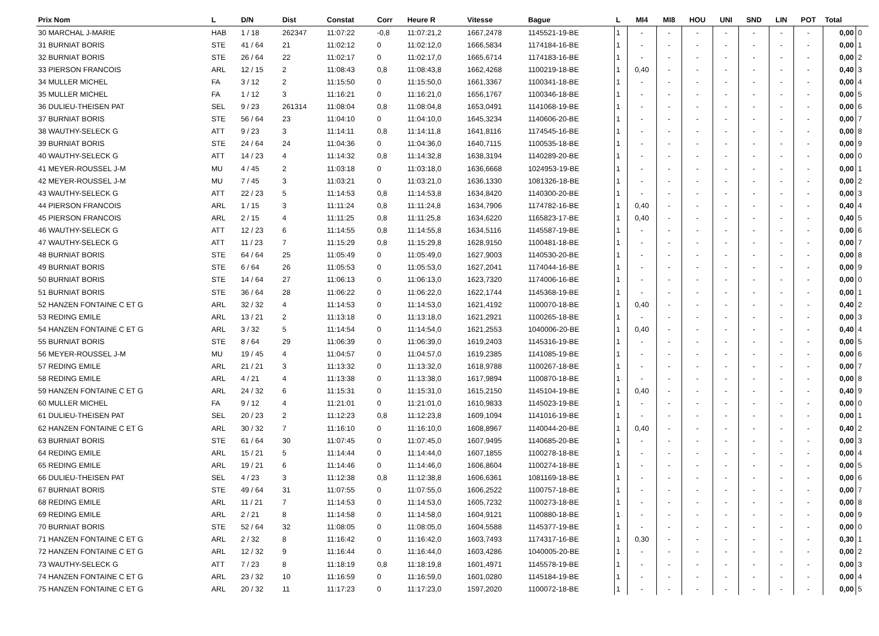| Prix Nom | L | D/N | Dist | Constat | Corr | Heure R | Vitesse | Bague | L | MI4 | MI8 | HOU | UNI | SND | LIN | POT | Total | |
| --- | --- | --- | --- | --- | --- | --- | --- | --- | --- | --- | --- | --- | --- | --- | --- | --- | --- | --- |
| 30 MARCHAL J-MARIE | HAB | 1 / 18 | 262347 | 11:07:22 | -0,8 | 11:07:21,2 | 1667,2478 | 1145521-19-BE | 1 | - | - | - | - | - | - | - | 0,00 | 0 |
| 31 BURNIAT BORIS | STE | 41 / 64 | 21 | 11:02:12 | 0 | 11:02:12,0 | 1666,5834 | 1174184-16-BE | 1 | - | - | - | - | - | - | - | 0,00 | 1 |
| 32 BURNIAT BORIS | STE | 26 / 64 | 22 | 11:02:17 | 0 | 11:02:17,0 | 1665,6714 | 1174183-16-BE | 1 | - | - | - | - | - | - | - | 0,00 | 2 |
| 33 PIERSON FRANCOIS | ARL | 12 / 15 | 2 | 11:08:43 | 0,8 | 11:08:43,8 | 1662,4268 | 1100219-18-BE | 1 | 0,40 | - | - | - | - | - | - | 0,40 | 3 |
| 34 MULLER MICHEL | FA | 3 / 12 | 2 | 11:15:50 | 0 | 11:15:50,0 | 1661,3367 | 1100341-18-BE | 1 | - | - | - | - | - | - | - | 0,00 | 4 |
| 35 MULLER MICHEL | FA | 1 / 12 | 3 | 11:16:21 | 0 | 11:16:21,0 | 1656,1767 | 1100346-18-BE | 1 | - | - | - | - | - | - | - | 0,00 | 5 |
| 36 DULIEU-THEISEN PAT | SEL | 9 / 23 | 261314 | 11:08:04 | 0,8 | 11:08:04,8 | 1653,0491 | 1141068-19-BE | 1 | - | - | - | - | - | - | - | 0,00 | 6 |
| 37 BURNIAT BORIS | STE | 56 / 64 | 23 | 11:04:10 | 0 | 11:04:10,0 | 1645,3234 | 1140606-20-BE | 1 | - | - | - | - | - | - | - | 0,00 | 7 |
| 38 WAUTHY-SELECK G | ATT | 9 / 23 | 3 | 11:14:11 | 0,8 | 11:14:11,8 | 1641,8116 | 1174545-16-BE | 1 | - | - | - | - | - | - | - | 0,00 | 8 |
| 39 BURNIAT BORIS | STE | 24 / 64 | 24 | 11:04:36 | 0 | 11:04:36,0 | 1640,7115 | 1100535-18-BE | 1 | - | - | - | - | - | - | - | 0,00 | 9 |
| 40 WAUTHY-SELECK G | ATT | 14 / 23 | 4 | 11:14:32 | 0,8 | 11:14:32,8 | 1638,3194 | 1140289-20-BE | 1 | - | - | - | - | - | - | - | 0,00 | 0 |
| 41 MEYER-ROUSSEL J-M | MU | 4 / 45 | 2 | 11:03:18 | 0 | 11:03:18,0 | 1636,6668 | 1024953-19-BE | 1 | - | - | - | - | - | - | - | 0,00 | 1 |
| 42 MEYER-ROUSSEL J-M | MU | 7 / 45 | 3 | 11:03:21 | 0 | 11:03:21,0 | 1636,1330 | 1081326-18-BE | 1 | - | - | - | - | - | - | - | 0,00 | 2 |
| 43 WAUTHY-SELECK G | ATT | 22 / 23 | 5 | 11:14:53 | 0,8 | 11:14:53,8 | 1634,8420 | 1140300-20-BE | 1 | - | - | - | - | - | - | - | 0,00 | 3 |
| 44 PIERSON FRANCOIS | ARL | 1 / 15 | 3 | 11:11:24 | 0,8 | 11:11:24,8 | 1634,7906 | 1174782-16-BE | 1 | 0,40 | - | - | - | - | - | - | 0,40 | 4 |
| 45 PIERSON FRANCOIS | ARL | 2 / 15 | 4 | 11:11:25 | 0,8 | 11:11:25,8 | 1634,6220 | 1165823-17-BE | 1 | 0,40 | - | - | - | - | - | - | 0,40 | 5 |
| 46 WAUTHY-SELECK G | ATT | 12 / 23 | 6 | 11:14:55 | 0,8 | 11:14:55,8 | 1634,5116 | 1145587-19-BE | 1 | - | - | - | - | - | - | - | 0,00 | 6 |
| 47 WAUTHY-SELECK G | ATT | 11 / 23 | 7 | 11:15:29 | 0,8 | 11:15:29,8 | 1628,9150 | 1100481-18-BE | 1 | - | - | - | - | - | - | - | 0,00 | 7 |
| 48 BURNIAT BORIS | STE | 64 / 64 | 25 | 11:05:49 | 0 | 11:05:49,0 | 1627,9003 | 1140530-20-BE | 1 | - | - | - | - | - | - | - | 0,00 | 8 |
| 49 BURNIAT BORIS | STE | 6 / 64 | 26 | 11:05:53 | 0 | 11:05:53,0 | 1627,2041 | 1174044-16-BE | 1 | - | - | - | - | - | - | - | 0,00 | 9 |
| 50 BURNIAT BORIS | STE | 14 / 64 | 27 | 11:06:13 | 0 | 11:06:13,0 | 1623,7320 | 1174006-16-BE | 1 | - | - | - | - | - | - | - | 0,00 | 0 |
| 51 BURNIAT BORIS | STE | 36 / 64 | 28 | 11:06:22 | 0 | 11:06:22,0 | 1622,1744 | 1145368-19-BE | 1 | - | - | - | - | - | - | - | 0,00 | 1 |
| 52 HANZEN FONTAINE C ET G | ARL | 32 / 32 | 4 | 11:14:53 | 0 | 11:14:53,0 | 1621,4192 | 1100070-18-BE | 1 | 0,40 | - | - | - | - | - | - | 0,40 | 2 |
| 53 REDING EMILE | ARL | 13 / 21 | 2 | 11:13:18 | 0 | 11:13:18,0 | 1621,2921 | 1100265-18-BE | 1 | - | - | - | - | - | - | - | 0,00 | 3 |
| 54 HANZEN FONTAINE C ET G | ARL | 3 / 32 | 5 | 11:14:54 | 0 | 11:14:54,0 | 1621,2553 | 1040006-20-BE | 1 | 0,40 | - | - | - | - | - | - | 0,40 | 4 |
| 55 BURNIAT BORIS | STE | 8 / 64 | 29 | 11:06:39 | 0 | 11:06:39,0 | 1619,2403 | 1145316-19-BE | 1 | - | - | - | - | - | - | - | 0,00 | 5 |
| 56 MEYER-ROUSSEL J-M | MU | 19 / 45 | 4 | 11:04:57 | 0 | 11:04:57,0 | 1619,2385 | 1141085-19-BE | 1 | - | - | - | - | - | - | - | 0,00 | 6 |
| 57 REDING EMILE | ARL | 21 / 21 | 3 | 11:13:32 | 0 | 11:13:32,0 | 1618,9788 | 1100267-18-BE | 1 | - | - | - | - | - | - | - | 0,00 | 7 |
| 58 REDING EMILE | ARL | 4 / 21 | 4 | 11:13:38 | 0 | 11:13:38,0 | 1617,9894 | 1100870-18-BE | 1 | - | - | - | - | - | - | - | 0,00 | 8 |
| 59 HANZEN FONTAINE C ET G | ARL | 24 / 32 | 6 | 11:15:31 | 0 | 11:15:31,0 | 1615,2150 | 1145104-19-BE | 1 | 0,40 | - | - | - | - | - | - | 0,40 | 9 |
| 60 MULLER MICHEL | FA | 9 / 12 | 4 | 11:21:01 | 0 | 11:21:01,0 | 1610,9833 | 1145023-19-BE | 1 | - | - | - | - | - | - | - | 0,00 | 0 |
| 61 DULIEU-THEISEN PAT | SEL | 20 / 23 | 2 | 11:12:23 | 0,8 | 11:12:23,8 | 1609,1094 | 1141016-19-BE | 1 | - | - | - | - | - | - | - | 0,00 | 1 |
| 62 HANZEN FONTAINE C ET G | ARL | 30 / 32 | 7 | 11:16:10 | 0 | 11:16:10,0 | 1608,8967 | 1140044-20-BE | 1 | 0,40 | - | - | - | - | - | - | 0,40 | 2 |
| 63 BURNIAT BORIS | STE | 61 / 64 | 30 | 11:07:45 | 0 | 11:07:45,0 | 1607,9495 | 1140685-20-BE | 1 | - | - | - | - | - | - | - | 0,00 | 3 |
| 64 REDING EMILE | ARL | 15 / 21 | 5 | 11:14:44 | 0 | 11:14:44,0 | 1607,1855 | 1100278-18-BE | 1 | - | - | - | - | - | - | - | 0,00 | 4 |
| 65 REDING EMILE | ARL | 19 / 21 | 6 | 11:14:46 | 0 | 11:14:46,0 | 1606,8604 | 1100274-18-BE | 1 | - | - | - | - | - | - | - | 0,00 | 5 |
| 66 DULIEU-THEISEN PAT | SEL | 4 / 23 | 3 | 11:12:38 | 0,8 | 11:12:38,8 | 1606,6361 | 1081169-18-BE | 1 | - | - | - | - | - | - | - | 0,00 | 6 |
| 67 BURNIAT BORIS | STE | 49 / 64 | 31 | 11:07:55 | 0 | 11:07:55,0 | 1606,2522 | 1100757-18-BE | 1 | - | - | - | - | - | - | - | 0,00 | 7 |
| 68 REDING EMILE | ARL | 11 / 21 | 7 | 11:14:53 | 0 | 11:14:53,0 | 1605,7232 | 1100273-18-BE | 1 | - | - | - | - | - | - | - | 0,00 | 8 |
| 69 REDING EMILE | ARL | 2 / 21 | 8 | 11:14:58 | 0 | 11:14:58,0 | 1604,9121 | 1100880-18-BE | 1 | - | - | - | - | - | - | - | 0,00 | 9 |
| 70 BURNIAT BORIS | STE | 52 / 64 | 32 | 11:08:05 | 0 | 11:08:05,0 | 1604,5588 | 1145377-19-BE | 1 | - | - | - | - | - | - | - | 0,00 | 0 |
| 71 HANZEN FONTAINE C ET G | ARL | 2 / 32 | 8 | 11:16:42 | 0 | 11:16:42,0 | 1603,7493 | 1174317-16-BE | 1 | 0,30 | - | - | - | - | - | - | 0,30 | 1 |
| 72 HANZEN FONTAINE C ET G | ARL | 12 / 32 | 9 | 11:16:44 | 0 | 11:16:44,0 | 1603,4286 | 1040005-20-BE | 1 | - | - | - | - | - | - | - | 0,00 | 2 |
| 73 WAUTHY-SELECK G | ATT | 7 / 23 | 8 | 11:18:19 | 0,8 | 11:18:19,8 | 1601,4971 | 1145578-19-BE | 1 | - | - | - | - | - | - | - | 0,00 | 3 |
| 74 HANZEN FONTAINE C ET G | ARL | 23 / 32 | 10 | 11:16:59 | 0 | 11:16:59,0 | 1601,0280 | 1145184-19-BE | 1 | - | - | - | - | - | - | - | 0,00 | 4 |
| 75 HANZEN FONTAINE C ET G | ARL | 20 / 32 | 11 | 11:17:23 | 0 | 11:17:23,0 | 1597,2020 | 1100072-18-BE | 1 | - | - | - | - | - | - | - | 0,00 | 5 |